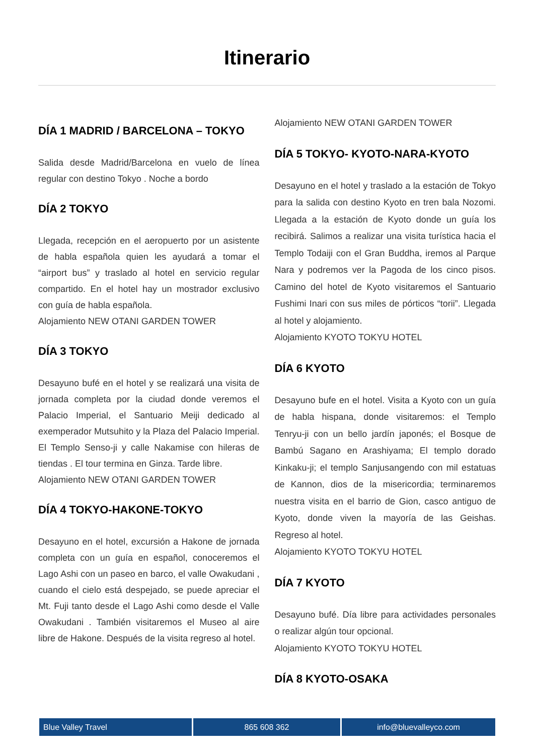Itinerario
DÍA 1 MADRID / BARCELONA – TOKYO
Salida desde Madrid/Barcelona en vuelo de línea regular con destino Tokyo . Noche a bordo
DÍA 2 TOKYO
Llegada, recepción en el aeropuerto por un asistente de habla española quien les ayudará a tomar el “airport bus” y traslado al hotel en servicio regular compartido. En el hotel hay un mostrador exclusivo con guía de habla española.
Alojamiento NEW OTANI GARDEN TOWER
DÍA 3 TOKYO
Desayuno bufé en el hotel y se realizará una visita de jornada completa por la ciudad donde veremos el Palacio Imperial, el Santuario Meiji dedicado al exemperador Mutsuhito y la Plaza del Palacio Imperial. El Templo Senso-ji y calle Nakamise con hileras de tiendas . El tour termina en Ginza. Tarde libre.
Alojamiento NEW OTANI GARDEN TOWER
DÍA 4 TOKYO-HAKONE-TOKYO
Desayuno en el hotel, excursión a Hakone de jornada completa con un guía en español, conoceremos el Lago Ashi con un paseo en barco, el valle Owakudani , cuando el cielo está despejado, se puede apreciar el Mt. Fuji tanto desde el Lago Ashi como desde el Valle Owakudani . También visitaremos el Museo al aire libre de Hakone. Después de la visita regreso al hotel.
Alojamiento NEW OTANI GARDEN TOWER
DÍA 5 TOKYO- KYOTO-NARA-KYOTO
Desayuno en el hotel y traslado a la estación de Tokyo para la salida con destino Kyoto en tren bala Nozomi. Llegada a la estación de Kyoto donde un guía los recibirá. Salimos a realizar una visita turística hacia el Templo Todaiji con el Gran Buddha, iremos al Parque Nara y podremos ver la Pagoda de los cinco pisos. Camino del hotel de Kyoto visitaremos el Santuario Fushimi Inari con sus miles de pórticos “torii”. Llegada al hotel y alojamiento.
Alojamiento KYOTO TOKYU HOTEL
DÍA 6 KYOTO
Desayuno bufe en el hotel. Visita a Kyoto con un guía de habla hispana, donde visitaremos: el Templo Tenryu-ji con un bello jardín japonés; el Bosque de Bambú Sagano en Arashiyama; El templo dorado Kinkaku-ji; el templo Sanjusangendo con mil estatuas de Kannon, dios de la misericordia; terminaremos nuestra visita en el barrio de Gion, casco antiguo de Kyoto, donde viven la mayoría de las Geishas. Regreso al hotel.
Alojamiento KYOTO TOKYU HOTEL
DÍA 7 KYOTO
Desayuno bufé. Día libre para actividades personales o realizar algún tour opcional.
Alojamiento KYOTO TOKYU HOTEL
DÍA 8 KYOTO-OSAKA
Blue Valley Travel 865 608 362 info@bluevalleyco.com